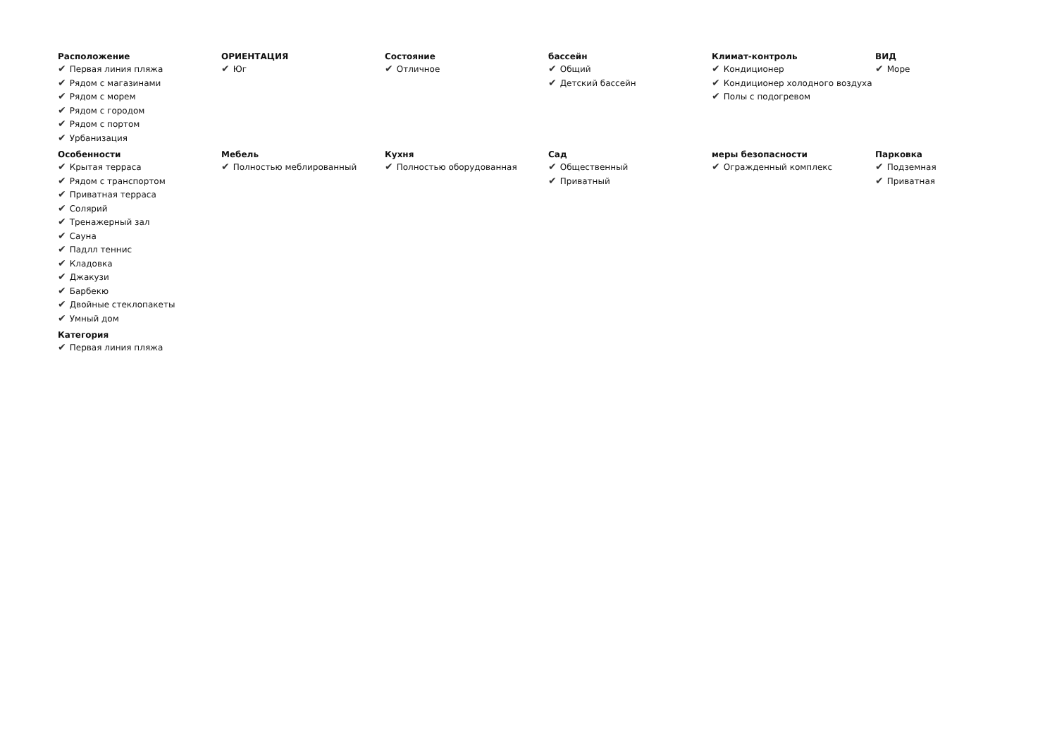Расположение
✔ Первая линия пляжа
✔ Рядом с магазинами
✔ Рядом с морем
✔ Рядом с городом
✔ Рядом с портом
✔ Урбанизация
ОРИЕНТАЦИЯ
✔ Юг
Состояние
✔ Отличное
бассейн
✔ Общий
✔ Детский бассейн
Климат-контроль
✔ Кондиционер
✔ Кондиционер холодного воздуха
✔ Полы с подогревом
ВИД
✔ Море
Особенности
✔ Крытая терраса
✔ Рядом с транспортом
✔ Приватная терраса
✔ Солярий
✔ Тренажерный зал
✔ Сауна
✔ Падлл теннис
✔ Кладовка
✔ Джакузи
✔ Барбекю
✔ Двойные стеклопакеты
✔ Умный дом
Мебель
✔ Полностью меблированный
Кухня
✔ Полностью оборудованная
Сад
✔ Общественный
✔ Приватный
меры безопасности
✔ Огражденный комплекс
Парковка
✔ Подземная
✔ Приватная
Категория
✔ Первая линия пляжа